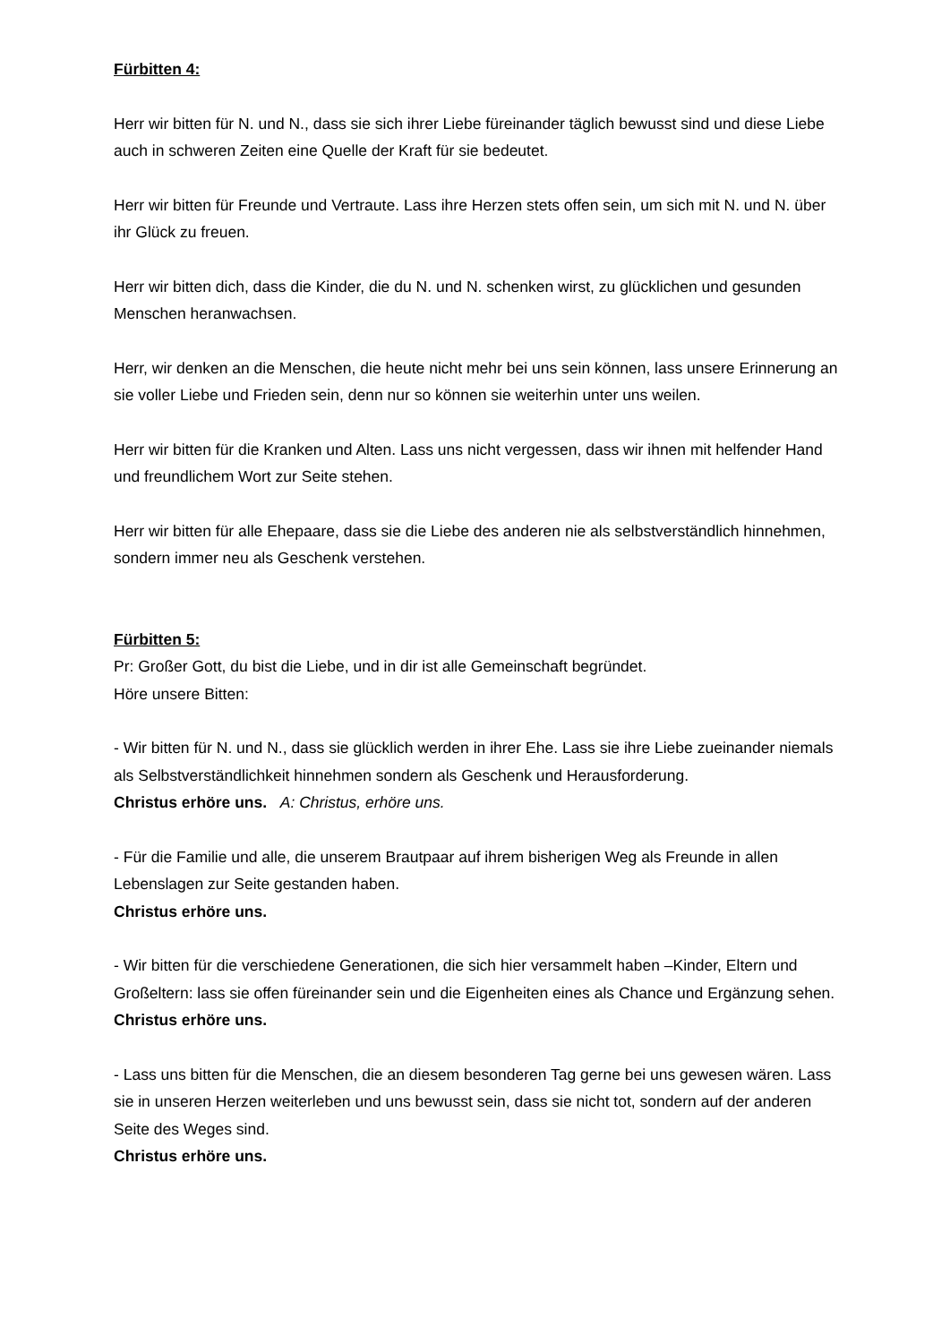Fürbitten 4:
Herr wir bitten für N. und N., dass sie sich ihrer Liebe füreinander täglich bewusst sind und diese Liebe auch in schweren Zeiten eine Quelle der Kraft für sie bedeutet.
Herr wir bitten für Freunde und Vertraute. Lass ihre Herzen stets offen sein, um sich mit N. und N. über ihr Glück zu freuen.
Herr wir bitten dich, dass die Kinder, die du N. und N. schenken wirst, zu glücklichen und gesunden Menschen heranwachsen.
Herr, wir denken an die Menschen, die heute nicht mehr bei uns sein können, lass unsere Erinnerung an sie voller Liebe und Frieden sein, denn nur so können sie weiterhin unter uns weilen.
Herr wir bitten für die Kranken und Alten. Lass uns nicht vergessen, dass wir ihnen mit helfender Hand und freundlichem Wort zur Seite stehen.
Herr wir bitten für alle Ehepaare, dass sie die Liebe des anderen nie als selbstverständlich hinnehmen, sondern immer neu als Geschenk verstehen.
Fürbitten 5:
Pr: Großer Gott, du bist die Liebe, und in dir ist alle Gemeinschaft begründet.
Höre unsere Bitten:
- Wir bitten für N. und N., dass sie glücklich werden in ihrer Ehe. Lass sie ihre Liebe zueinander niemals als Selbstverständlichkeit hinnehmen sondern als Geschenk und Herausforderung.
Christus erhöre uns. A: Christus, erhöre uns.
- Für die Familie und alle, die unserem Brautpaar auf ihrem bisherigen Weg als Freunde in allen Lebenslagen zur Seite gestanden haben.
Christus erhöre uns.
- Wir bitten für die verschiedene Generationen, die sich hier versammelt haben –Kinder, Eltern und Großeltern: lass sie offen füreinander sein und die Eigenheiten eines als Chance und Ergänzung sehen. Christus erhöre uns.
- Lass uns bitten für die Menschen, die an diesem besonderen Tag gerne bei uns gewesen wären. Lass sie in unseren Herzen weiterleben und uns bewusst sein, dass sie nicht tot, sondern auf der anderen Seite des Weges sind.
Christus erhöre uns.